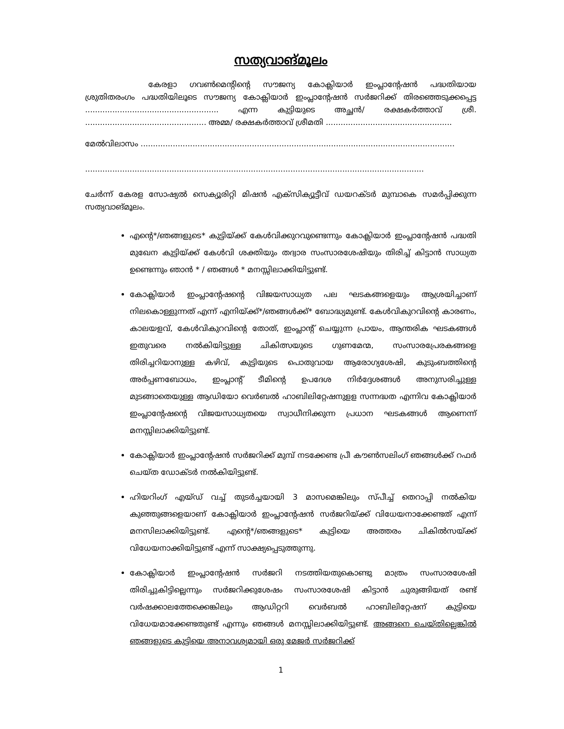സത്യവാങ്മൂലം
കേരളാ ഗവൺമെന്റിന്റെ സൗജന്യ കോക്ലിയാർ ഇംപ്ലാന്റേഷൻ പദ്ധതിയായ ശ്രുതിതരംഗം പദ്ധതിയിലൂടെ സൗജന്യ കോക്ലിയാർ ഇംപ്ലാന്റേഷൻ സർജറിക്ക് തിരഞ്ഞെടുക്കപ്പെട്ട ...................................................... എന്ന കുട്ടിയുടെ അച്ഛൻ/ രക്ഷകർത്താവ് ശ്രീ. ................................................. അമ്മ/ രക്ഷകർത്താവ് ശ്രീമതി ...................................................
മേൽവിലാസം ...............................................................................................................................
.........................................................................................................................................
ചേർന്ന് കേരള സോഷ്യൽ സെക്യൂരിറ്റി മിഷൻ എക്സിക്യൂട്ടീവ് ഡയറക്ടർ മുമ്പാകെ സമർപ്പിക്കുന്ന സത്യവാങ്മൂലം.
എന്റെ*/ഞങ്ങളുടെ* കുട്ടിയ്ക്ക് കേൾവിക്കുറവുണ്ടെന്നും കോക്ലിയാർ ഇംപ്ലാന്റേഷൻ പദ്ധതി മുഖേന കുട്ടിയ്ക്ക് കേൾവി ശക്തിയും തദ്വാര സംസാരശേഷിയും തിരിച്ച് കിട്ടാൻ സാധ്യത ഉണ്ടെന്നും ഞാൻ * / ഞങ്ങൾ * മനസ്സിലാക്കിയിട്ടുണ്ട്.
കോക്ലിയാർ ഇംപ്ലാന്റേഷന്റെ വിജയസാധ്യത പല ഘടകങ്ങളെയും ആശ്രയിച്ചാണ് നിലകൊള്ളുന്നത് എന്ന് എനിയ്ക്ക്*/ഞങ്ങൾക്ക്* ബോദ്ധ്യമുണ്ട്. കേൾവികുറവിന്റെ കാരണം, കാലയളവ്, കേൾവികുറവിന്റെ തോത്, ഇംപ്ലാന്റ് ചെയ്യുന്ന പ്രായം, ആന്തരിക ഘടകങ്ങൾ ഇതുവരെ നൽകിയിട്ടുള്ള ചികിത്സയുടെ ഗുണമേന്മ, സംസാരപ്രേരകങ്ങളെ തിരിച്ചറിയാനുള്ള കഴിവ്, കുട്ടിയുടെ പൊതുവായ ആരോഗ്യശേഷി, കുടുംബത്തിന്റെ അർപ്പണബോധം, ഇംപ്ലാന്റ് ടീമിന്റെ ഉപദേശ നിർദ്ദേശങ്ങൾ അനുസരിച്ചുള്ള മുടങ്ങാതെയുള്ള ആഡിയോ വെർബൽ ഹാബിലിറ്റേഷനുളള സന്നദ്ധത എന്നിവ കോക്ലിയാർ ഇംപ്ലാന്റേഷന്റെ വിജയസാധ്യതയെ സ്വാധീനിക്കുന്ന പ്രധാന ഘടകങ്ങൾ ആണെന്ന് മനസ്സിലാക്കിയിട്ടുണ്ട്.
കോക്ലിയാർ ഇംപ്ലാന്റേഷൻ സർജറിക്ക് മുമ്പ് നടക്കേണ്ട പ്രീ കൗൺസലിംഗ് ഞങ്ങൾക്ക് റഫർ ചെയ്ത ഡോക്ടർ നൽകിയിട്ടുണ്ട്.
ഹിയറിംഗ് എയ്ഡ് വച്ച് തുടർച്ചയായി 3 മാസമെങ്കിലും സ്പീച്ച് തെറാപ്പി നൽകിയ കുഞ്ഞുങ്ങളെയാണ് കോക്ലിയാർ ഇംപ്ലാന്റേഷൻ സർജറിയ്ക്ക് വിധേയനാക്കേണ്ടത് എന്ന് മനസിലാക്കിയിട്ടുണ്ട്. എന്റെ*/ഞങ്ങളുടെ* കുട്ടിയെ അത്തരം ചികിൽസയ്ക്ക് വിധേയനാക്കിയിട്ടുണ്ട് എന്ന് സാക്ഷ്യപ്പെടുത്തുന്നു.
കോക്ലിയാർ ഇംപ്ലാന്റേഷൻ സർജറി നടത്തിയതുകൊണ്ടു മാത്രം സംസാരശേഷി തിരിച്ചുകിട്ടില്ലെന്നും സർജറിക്കുശേഷം സംസാരശേഷി കിട്ടാൻ ചുരുങ്ങിയത് രണ്ട് വർഷക്കാലത്തേക്കെങ്കിലും ആഡിറ്ററി വെർബൽ ഹാബിലിറ്റേഷന് കുട്ടിയെ വിധേയമാക്കേണ്ടതുണ്ട് എന്നും ഞങ്ങൾ മനസ്സിലാക്കിയിട്ടുണ്ട്. അങ്ങനെ ചെയ്തില്ലെങ്കിൽ ഞങ്ങളുടെ കുട്ടിയെ അനാവശ്യമായി ഒരു മേജർ സർജറിക്ക്
1